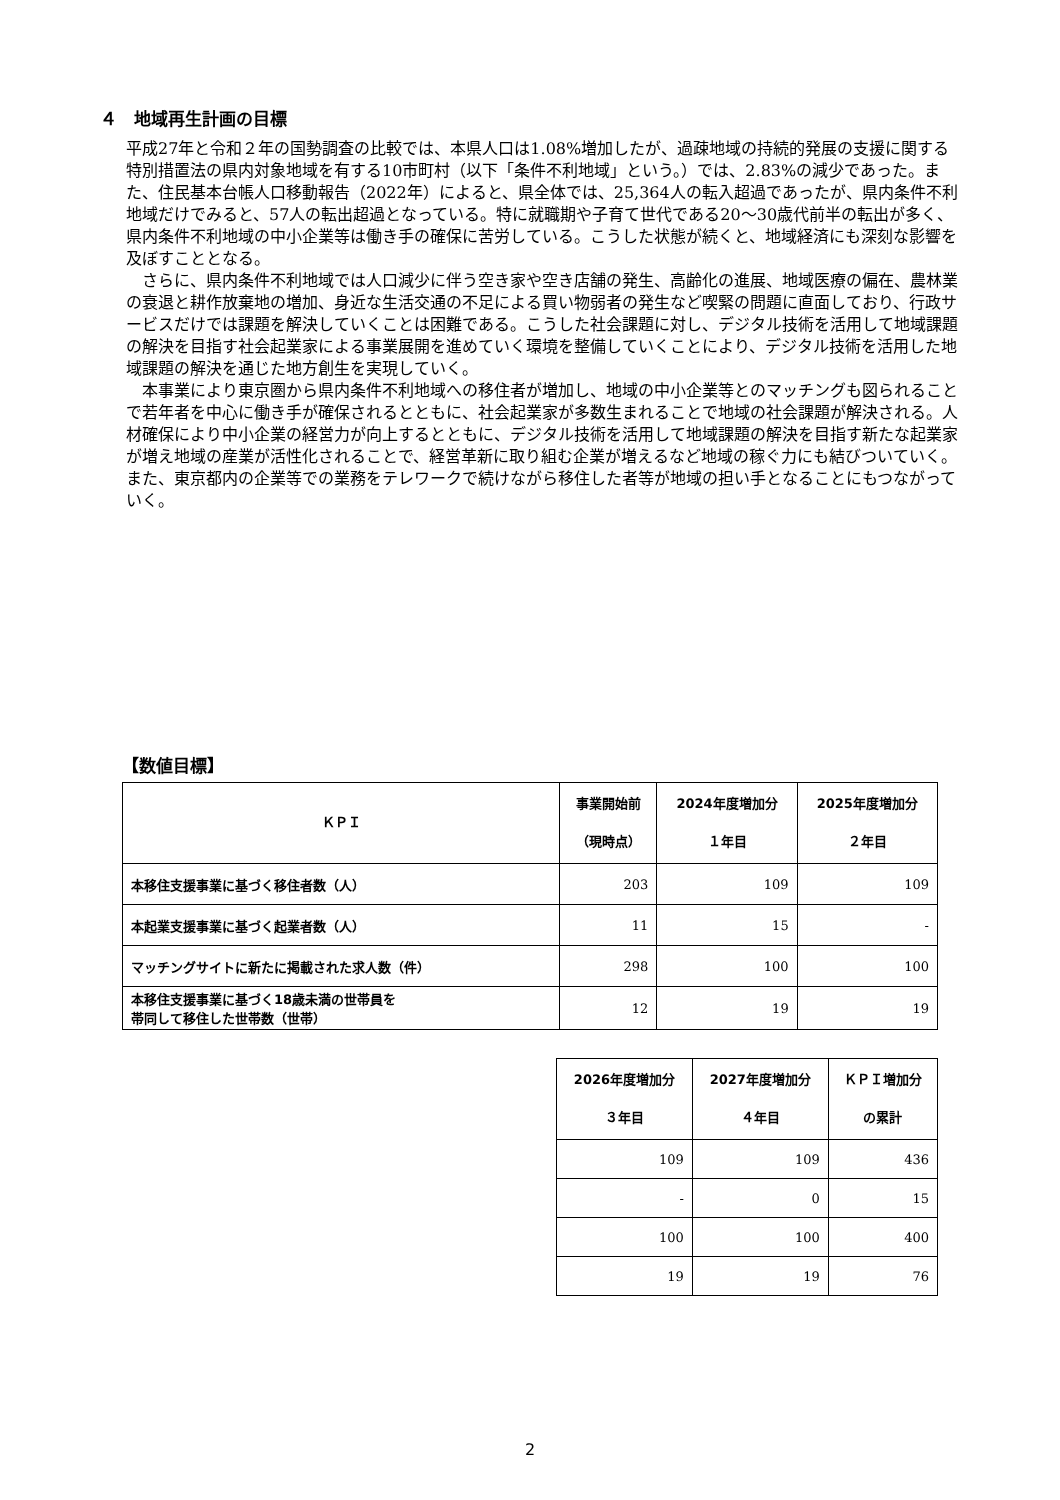４　地域再生計画の目標
平成27年と令和２年の国勢調査の比較では、本県人口は1.08%増加したが、過疎地域の持続的発展の支援に関する特別措置法の県内対象地域を有する10市町村（以下「条件不利地域」という。）では、2.83%の減少であった。また、住民基本台帳人口移動報告（2022年）によると、県全体では、25,364人の転入超過であったが、県内条件不利地域だけでみると、57人の転出超過となっている。特に就職期や子育て世代である20～30歳代前半の転出が多く、県内条件不利地域の中小企業等は働き手の確保に苦労している。こうした状態が続くと、地域経済にも深刻な影響を及ぼすこととなる。
　さらに、県内条件不利地域では人口減少に伴う空き家や空き店舗の発生、高齢化の進展、地域医療の偏在、農林業の衰退と耕作放棄地の増加、身近な生活交通の不足による買い物弱者の発生など喫緊の問題に直面しており、行政サービスだけでは課題を解決していくことは困難である。こうした社会課題に対し、デジタル技術を活用して地域課題の解決を目指す社会起業家による事業展開を進めていく環境を整備していくことにより、デジタル技術を活用した地域課題の解決を通じた地方創生を実現していく。
　本事業により東京圏から県内条件不利地域への移住者が増加し、地域の中小企業等とのマッチングも図られることで若年者を中心に働き手が確保されるとともに、社会起業家が多数生まれることで地域の社会課題が解決される。人材確保により中小企業の経営力が向上するとともに、デジタル技術を活用して地域課題の解決を目指す新たな起業家が増え地域の産業が活性化されることで、経営革新に取り組む企業が増えるなど地域の稼ぐ力にも結びついていく。また、東京都内の企業等での業務をテレワークで続けながら移住した者等が地域の担い手となることにもつながっていく。
【数値目標】
| ＫＰＩ | 事業開始前 （現時点） | 2024年度増加分 １年目 | 2025年度増加分 ２年目 |
| --- | --- | --- | --- |
| 本移住支援事業に基づく移住者数（人） | 203 | 109 | 109 |
| 本起業支援事業に基づく起業者数（人） | 11 | 15 | - |
| マッチングサイトに新たに掲載された求人数（件） | 298 | 100 | 100 |
| 本移住支援事業に基づく18歳未満の世帯員を 帯同して移住した世帯数（世帯） | 12 | 19 | 19 |
| 2026年度増加分 ３年目 | 2027年度増加分 ４年目 | ＫＰＩ増加分 の累計 |
| --- | --- | --- |
| 109 | 109 | 436 |
| - | 0 | 15 |
| 100 | 100 | 400 |
| 19 | 19 | 76 |
2